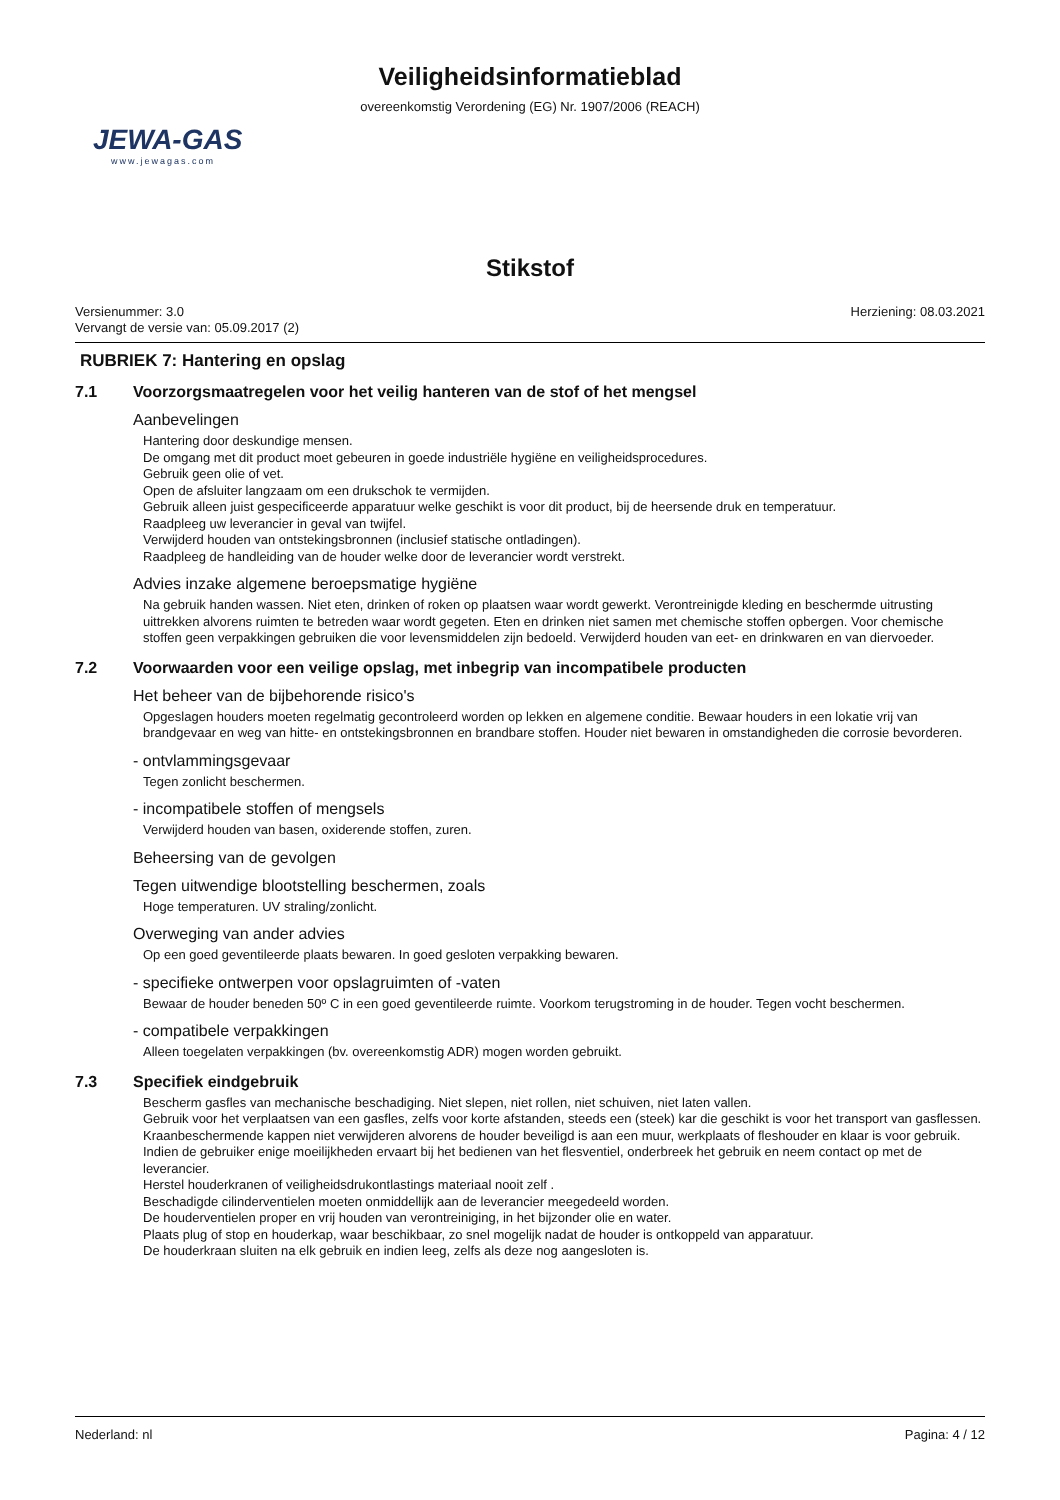Veiligheidsinformatieblad
overeenkomstig Verordening (EG) Nr. 1907/2006 (REACH)
JEWA-GAS
www.jewagas.com
Stikstof
Versienummer: 3.0
Vervangt de versie van: 05.09.2017 (2)
Herziening: 08.03.2021
RUBRIEK 7: Hantering en opslag
7.1 Voorzorgsmaatregelen voor het veilig hanteren van de stof of het mengsel
Aanbevelingen
Hantering door deskundige mensen.
De omgang met dit product moet gebeuren in goede industriële hygiëne en veiligheidsprocedures.
Gebruik geen olie of vet.
Open de afsluiter langzaam om een drukschok te vermijden.
Gebruik alleen juist gespecificeerde apparatuur welke geschikt is voor dit product, bij de heersende druk en temperatuur.
Raadpleeg uw leverancier in geval van twijfel.
Verwijderd houden van ontstekingsbronnen (inclusief statische ontladingen).
Raadpleeg de handleiding van de houder welke door de leverancier wordt verstrekt.
Advies inzake algemene beroepsmatige hygiëne
Na gebruik handen wassen. Niet eten, drinken of roken op plaatsen waar wordt gewerkt. Verontreinigde kleding en beschermde uitrusting uittrekken alvorens ruimten te betreden waar wordt gegeten. Eten en drinken niet samen met chemische stoffen opbergen. Voor chemische stoffen geen verpakkingen gebruiken die voor levensmiddelen zijn bedoeld. Verwijderd houden van eet- en drinkwaren en van diervoeder.
7.2 Voorwaarden voor een veilige opslag, met inbegrip van incompatibele producten
Het beheer van de bijbehorende risico's
Opgeslagen houders moeten regelmatig gecontroleerd worden op lekken en algemene conditie. Bewaar houders in een lokatie vrij van brandgevaar en weg van hitte- en ontstekingsbronnen en brandbare stoffen. Houder niet bewaren in omstandigheden die corrosie bevorderen.
- ontvlammingsgevaar
Tegen zonlicht beschermen.
- incompatibele stoffen of mengsels
Verwijderd houden van basen, oxiderende stoffen, zuren.
Beheersing van de gevolgen
Tegen uitwendige blootstelling beschermen, zoals
Hoge temperaturen. UV straling/zonlicht.
Overweging van ander advies
Op een goed geventileerde plaats bewaren. In goed gesloten verpakking bewaren.
- specifieke ontwerpen voor opslagruimten of -vaten
Bewaar de houder beneden 50º C in een goed geventileerde ruimte. Voorkom terugstroming in de houder. Tegen vocht beschermen.
- compatibele verpakkingen
Alleen toegelaten verpakkingen (bv. overeenkomstig ADR) mogen worden gebruikt.
7.3 Specifiek eindgebruik
Bescherm gasfles van mechanische beschadiging. Niet slepen, niet rollen, niet schuiven, niet laten vallen.
Gebruik voor het verplaatsen van een gasfles, zelfs voor korte afstanden, steeds een (steek) kar die geschikt is voor het transport van gasflessen.
Kraanbeschermende kappen niet verwijderen alvorens de houder beveiligd is aan een muur, werkplaats of fleshouder en klaar is voor gebruik.
Indien de gebruiker enige moeilijkheden ervaart bij het bedienen van het flesventiel, onderbreek het gebruik en neem contact op met de leverancier.
Herstel houderkranen of veiligheidsdrukontlastings materiaal nooit zelf .
Beschadigde cilinderventielen moeten onmiddellijk aan de leverancier meegedeeld worden.
De houderventielen proper en vrij houden van verontreiniging, in het bijzonder olie en water.
Plaats plug of stop en houderkap, waar beschikbaar, zo snel mogelijk nadat de houder is ontkoppeld van apparatuur.
De houderkraan sluiten na elk gebruik en indien leeg, zelfs als deze nog aangesloten is.
Nederland: nl Pagina: 4 / 12